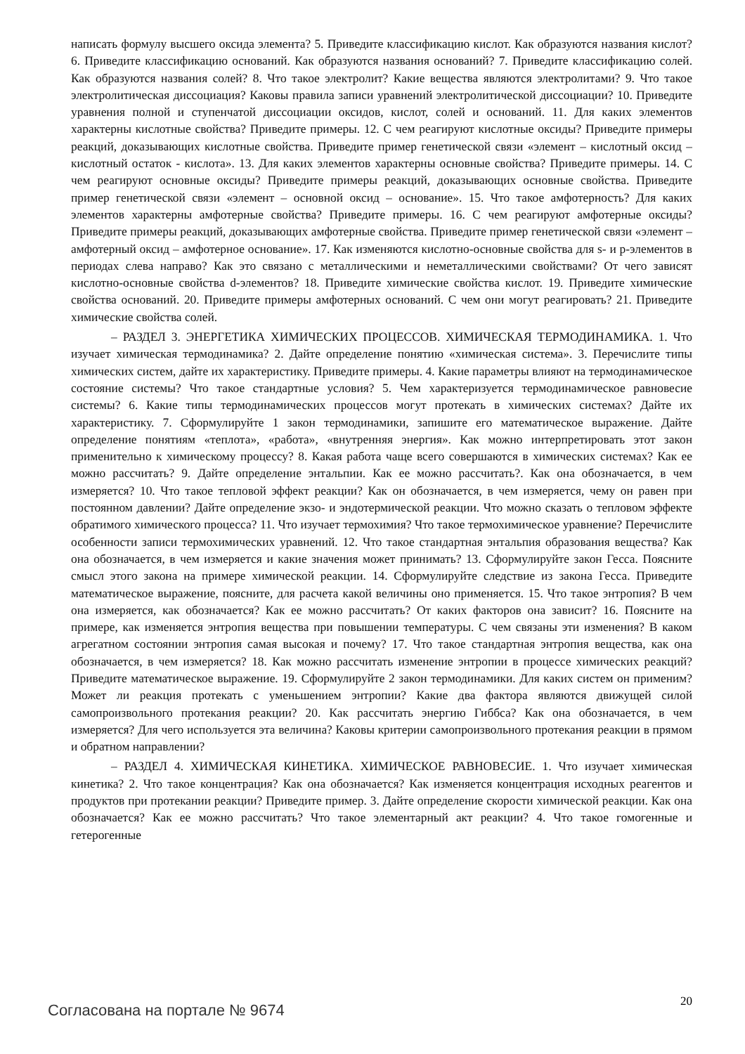написать формулу высшего оксида элемента? 5. Приведите классификацию кислот. Как образуются названия кислот? 6. Приведите классификацию оснований. Как образуются названия оснований? 7. Приведите классификацию солей. Как образуются названия солей? 8. Что такое электролит? Какие вещества являются электролитами? 9. Что такое электролитическая диссоциация? Каковы правила записи уравнений электролитической диссоциации? 10. Приведите уравнения полной и ступенчатой диссоциации оксидов, кислот, солей и оснований. 11. Для каких элементов характерны кислотные свойства? Приведите примеры. 12. С чем реагируют кислотные оксиды? Приведите примеры реакций, доказывающих кислотные свойства. Приведите пример генетической связи «элемент – кислотный оксид – кислотный остаток - кислота». 13. Для каких элементов характерны основные свойства? Приведите примеры. 14. С чем реагируют основные оксиды? Приведите примеры реакций, доказывающих основные свойства. Приведите пример генетической связи «элемент – основной оксид – основание». 15. Что такое амфотерность? Для каких элементов характерны амфотерные свойства? Приведите примеры. 16. С чем реагируют амфотерные оксиды? Приведите примеры реакций, доказывающих амфотерные свойства. Приведите пример генетической связи «элемент – амфотерный оксид – амфотерное основание». 17. Как изменяются кислотно-основные свойства для s- и p-элементов в периодах слева направо? Как это связано с металлическими и неметаллическими свойствами? От чего зависят кислотно-основные свойства d-элементов? 18. Приведите химические свойства кислот. 19. Приведите химические свойства оснований. 20. Приведите примеры амфотерных оснований. С чем они могут реагировать? 21. Приведите химические свойства солей.
– РАЗДЕЛ 3. ЭНЕРГЕТИКА ХИМИЧЕСКИХ ПРОЦЕССОВ. ХИМИЧЕСКАЯ ТЕРМОДИНАМИКА. 1. Что изучает химическая термодинамика? 2. Дайте определение понятию «химическая система». 3. Перечислите типы химических систем, дайте их характеристику. Приведите примеры. 4. Какие параметры влияют на термодинамическое состояние системы? Что такое стандартные условия? 5. Чем характеризуется термодинамическое равновесие системы? 6. Какие типы термодинамических процессов могут протекать в химических системах? Дайте их характеристику. 7. Сформулируйте 1 закон термодинамики, запишите его математическое выражение. Дайте определение понятиям «теплота», «работа», «внутренняя энергия». Как можно интерпретировать этот закон применительно к химическому процессу? 8. Какая работа чаще всего совершаются в химических системах? Как ее можно рассчитать? 9. Дайте определение энтальпии. Как ее можно рассчитать?. Как она обозначается, в чем измеряется? 10. Что такое тепловой эффект реакции? Как он обозначается, в чем измеряется, чему он равен при постоянном давлении? Дайте определение экзо- и эндотермической реакции. Что можно сказать о тепловом эффекте обратимого химического процесса? 11. Что изучает термохимия? Что такое термохимическое уравнение? Перечислите особенности записи термохимических уравнений. 12. Что такое стандартная энтальпия образования вещества? Как она обозначается, в чем измеряется и какие значения может принимать? 13. Сформулируйте закон Гесса. Поясните смысл этого закона на примере химической реакции. 14. Сформулируйте следствие из закона Гесса. Приведите математическое выражение, поясните, для расчета какой величины оно применяется. 15. Что такое энтропия? В чем она измеряется, как обозначается? Как ее можно рассчитать? От каких факторов она зависит? 16. Поясните на примере, как изменяется энтропия вещества при повышении температуры. С чем связаны эти изменения? В каком агрегатном состоянии энтропия самая высокая и почему? 17. Что такое стандартная энтропия вещества, как она обозначается, в чем измеряется? 18. Как можно рассчитать изменение энтропии в процессе химических реакций? Приведите математическое выражение. 19. Сформулируйте 2 закон термодинамики. Для каких систем он применим? Может ли реакция протекать с уменьшением энтропии? Какие два фактора являются движущей силой самопроизвольного протекания реакции? 20. Как рассчитать энергию Гиббса? Как она обозначается, в чем измеряется? Для чего используется эта величина? Каковы критерии самопроизвольного протекания реакции в прямом и обратном направлении?
– РАЗДЕЛ 4. ХИМИЧЕСКАЯ КИНЕТИКА. ХИМИЧЕСКОЕ РАВНОВЕСИЕ. 1. Что изучает химическая кинетика? 2. Что такое концентрация? Как она обозначается? Как изменяется концентрация исходных реагентов и продуктов при протекании реакции? Приведите пример. 3. Дайте определение скорости химической реакции. Как она обозначается? Как ее можно рассчитать? Что такое элементарный акт реакции? 4. Что такое гомогенные и гетерогенные
Согласована на портале № 9674 20